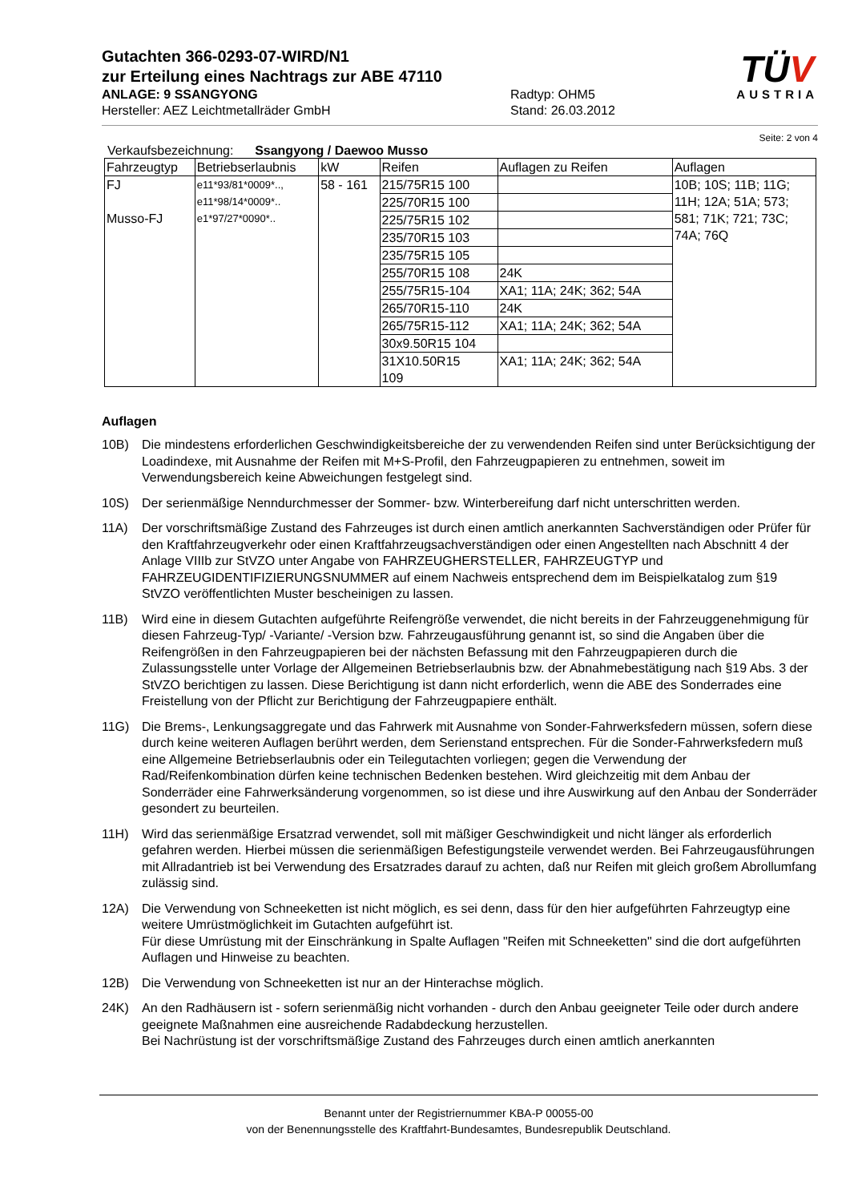Gutachten 366-0293-07-WIRD/N1
zur Erteilung eines Nachtrags zur ABE 47110
ANLAGE: 9 SSANGYONG
Hersteller: AEZ Leichtmetallräder GmbH
Radtyp: OHM5
Stand: 26.03.2012
TÜV
AUSTRIA
Seite: 2 von 4
Verkaufsbezeichnung: Ssangyong / Daewoo Musso
| Fahrzeugtyp | Betriebserlaubnis | kW | Reifen | Auflagen zu Reifen | Auflagen |
| --- | --- | --- | --- | --- | --- |
| FJ Musso-FJ | e11*93/81*0009*.., e11*98/14*0009*.. e1*97/27*0090*.. | 58 - 161 | 215/75R15 100 | | 10B; 10S; 11B; 11G; 11H; 12A; 51A; 573; 581; 71K; 721; 73C; 74A; 76Q |
| | | | 225/70R15 100 | | |
| | | | 225/75R15 102 | | |
| | | | 235/70R15 103 | | |
| | | | 235/75R15 105 | | |
| | | | 255/70R15 108 | 24K | |
| | | | 255/75R15-104 | XA1; 11A; 24K; 362; 54A | |
| | | | 265/70R15-110 | 24K | |
| | | | 265/75R15-112 | XA1; 11A; 24K; 362; 54A | |
| | | | 30x9.50R15 104 | | |
| | | | 31X10.50R15 109 | XA1; 11A; 24K; 362; 54A | |
Auflagen
10B) Die mindestens erforderlichen Geschwindigkeitsbereiche der zu verwendenden Reifen sind unter Berücksichtigung der Loadindexe, mit Ausnahme der Reifen mit M+S-Profil, den Fahrzeugpapieren zu entnehmen, soweit im Verwendungsbereich keine Abweichungen festgelegt sind.
10S) Der serienmäßige Nenndurchmesser der Sommer- bzw. Winterbereifung darf nicht unterschritten werden.
11A) Der vorschriftsmäßige Zustand des Fahrzeuges ist durch einen amtlich anerkannten Sachverständigen oder Prüfer für den Kraftfahrzeugverkehr oder einen Kraftfahrzeugsachverständigen oder einen Angestellten nach Abschnitt 4 der Anlage VIIIb zur StVZO unter Angabe von FAHRZEUGHERSTELLER, FAHRZEUGTYP und FAHRZEUGIDENTIFIZIERUNGSNUMMER auf einem Nachweis entsprechend dem im Beispielkatalog zum §19 StVZO veröffentlichten Muster bescheinigen zu lassen.
11B) Wird eine in diesem Gutachten aufgeführte Reifengröße verwendet, die nicht bereits in der Fahrzeuggenehmigung für diesen Fahrzeug-Typ/ -Variante/ -Version bzw. Fahrzeugausführung genannt ist, so sind die Angaben über die Reifengrößen in den Fahrzeugpapieren bei der nächsten Befassung mit den Fahrzeugpapieren durch die Zulassungsstelle unter Vorlage der Allgemeinen Betriebserlaubnis bzw. der Abnahmebestätigung nach §19 Abs. 3 der StVZO berichtigen zu lassen. Diese Berichtigung ist dann nicht erforderlich, wenn die ABE des Sonderrades eine Freistellung von der Pflicht zur Berichtigung der Fahrzeugpapiere enthält.
11G) Die Brems-, Lenkungsaggregate und das Fahrwerk mit Ausnahme von Sonder-Fahrwerksfedern müssen, sofern diese durch keine weiteren Auflagen berührt werden, dem Serienstand entsprechen. Für die Sonder-Fahrwerksfedern muß eine Allgemeine Betriebserlaubnis oder ein Teilegutachten vorliegen; gegen die Verwendung der Rad/Reifenkombination dürfen keine technischen Bedenken bestehen. Wird gleichzeitig mit dem Anbau der Sonderräder eine Fahrwerksänderung vorgenommen, so ist diese und ihre Auswirkung auf den Anbau der Sonderräder gesondert zu beurteilen.
11H) Wird das serienmäßige Ersatzrad verwendet, soll mit mäßiger Geschwindigkeit und nicht länger als erforderlich gefahren werden. Hierbei müssen die serienmäßigen Befestigungsteile verwendet werden. Bei Fahrzeugausführungen mit Allradantrieb ist bei Verwendung des Ersatzrades darauf zu achten, daß nur Reifen mit gleich großem Abrollumfang zulässig sind.
12A) Die Verwendung von Schneeketten ist nicht möglich, es sei denn, dass für den hier aufgeführten Fahrzeugtyp eine weitere Umrüstmöglichkeit im Gutachten aufgeführt ist.
Für diese Umrüstung mit der Einschränkung in Spalte Auflagen "Reifen mit Schneeketten" sind die dort aufgeführten Auflagen und Hinweise zu beachten.
12B) Die Verwendung von Schneeketten ist nur an der Hinterachse möglich.
24K) An den Radhäusern ist - sofern serienmäßig nicht vorhanden - durch den Anbau geeigneter Teile oder durch andere geeignete Maßnahmen eine ausreichende Radabdeckung herzustellen.
Bei Nachrüstung ist der vorschriftsmäßige Zustand des Fahrzeuges durch einen amtlich anerkannten
Benannt unter der Registriernummer KBA-P 00055-00
von der Benennungsstelle des Kraftfahrt-Bundesamtes, Bundesrepublik Deutschland.